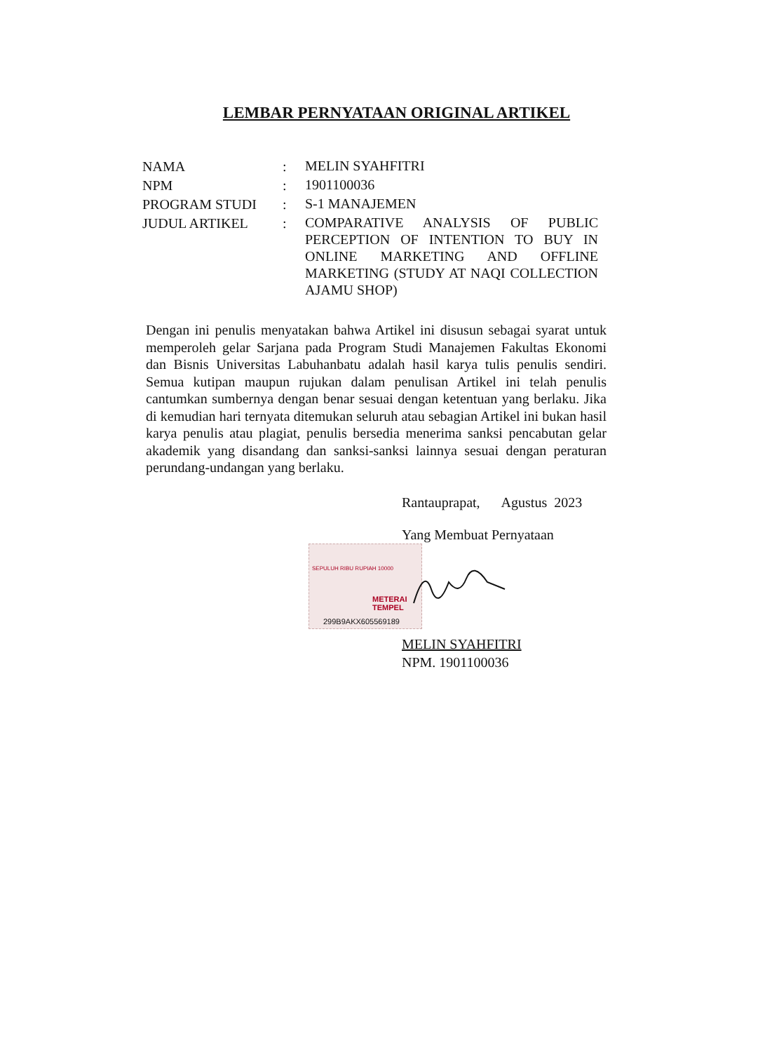LEMBAR PERNYATAAN ORIGINAL ARTIKEL
NAMA :
MELIN SYAHFITRI
NPM :
1901100036
PROGRAM STUDI :
S-1 MANAJEMEN
JUDUL ARTIKEL :
COMPARATIVE ANALYSIS OF PUBLIC PERCEPTION OF INTENTION TO BUY IN ONLINE MARKETING AND OFFLINE MARKETING (STUDY AT NAQI COLLECTION AJAMU SHOP)
Dengan ini penulis menyatakan bahwa Artikel ini disusun sebagai syarat untuk memperoleh gelar Sarjana pada Program Studi Manajemen Fakultas Ekonomi dan Bisnis Universitas Labuhanbatu adalah hasil karya tulis penulis sendiri. Semua kutipan maupun rujukan dalam penulisan Artikel ini telah penulis cantumkan sumbernya dengan benar sesuai dengan ketentuan yang berlaku. Jika di kemudian hari ternyata ditemukan seluruh atau sebagian Artikel ini bukan hasil karya penulis atau plagiat, penulis bersedia menerima sanksi pencabutan gelar akademik yang disandang dan sanksi-sanksi lainnya sesuai dengan peraturan perundang-undangan yang berlaku.
Rantauprapat, Agustus 2023
Yang Membuat Pernyataan
MELIN SYAHFITRI
NPM. 1901100036
SEPULUH RIBU RUPIAH 10000
METERAI TEMPEL
299B9AKX605569189